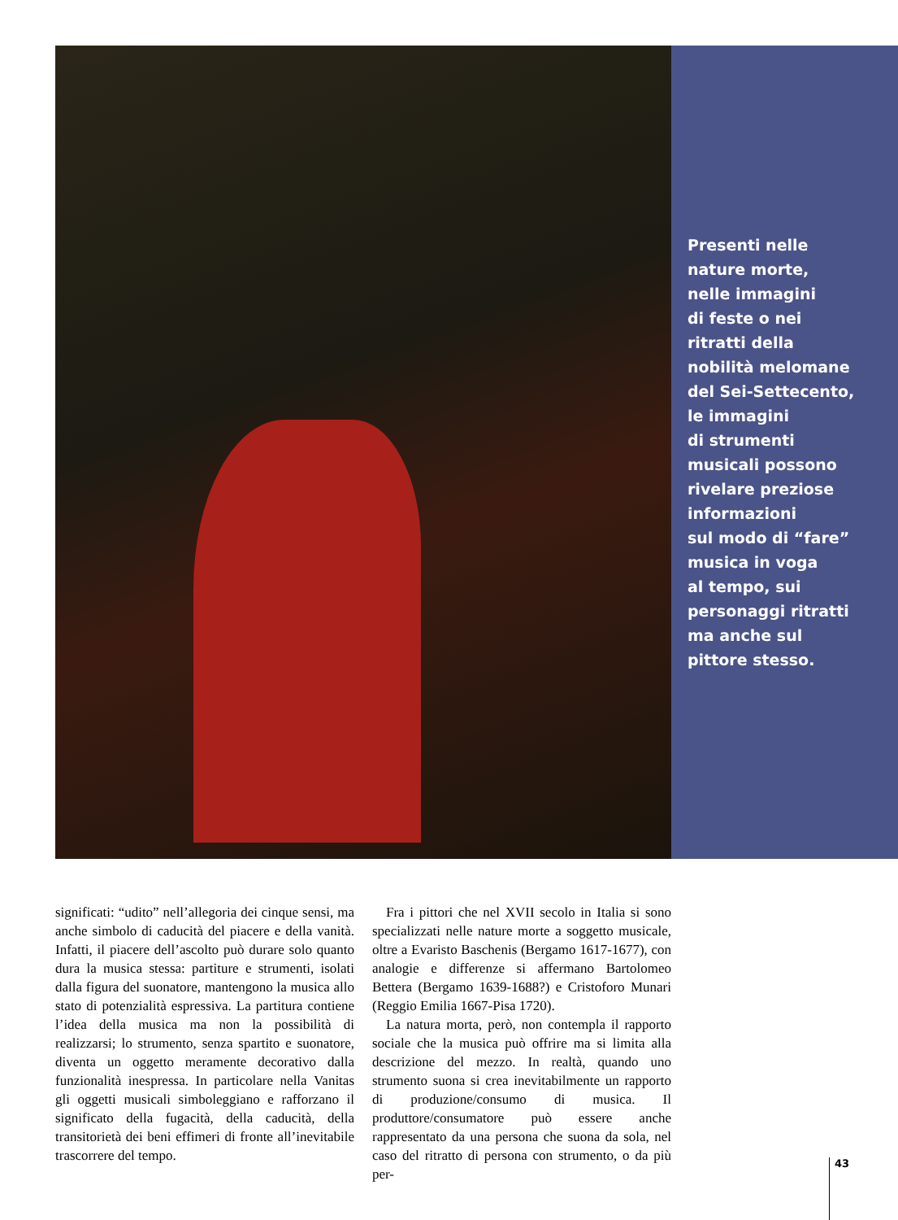Presenti nelle
nature morte,
nelle immagini
di feste o nei
ritratti della
nobilità melomane
del Sei-Settecento,
le immagini
di strumenti
musicali possono
rivelare preziose
informazioni
sul modo di “fare”
musica in voga
al tempo, sui
personaggi ritratti
ma anche sul
pittore stesso.
significati: “udito” nell’allegoria dei cinque sensi, ma anche simbolo di caducità del piacere e della vanità. Infatti, il piacere dell’ascolto può durare solo quanto dura la musica stessa: partiture e strumenti, isolati dalla figura del suonatore, mantengono la musica allo stato di potenzialità espressiva. La partitura contiene l’idea della musica ma non la possibilità di realizzarsi; lo strumento, senza spartito e suonatore, diventa un oggetto meramente decorativo dalla funzionalità inespressa. In particolare nella Vanitas gli oggetti musicali simboleggiano e rafforzano il significato della fugacità, della caducità, della transitorietà dei beni effimeri di fronte all’inevitabile trascorrere del tempo.
 Fra i pittori che nel XVII secolo in Italia si sono specializzati nelle nature morte a soggetto musicale, oltre a Evaristo Baschenis (Bergamo 1617-1677), con analogie e differenze si affermano Bartolomeo Bettera (Bergamo 1639-1688?) e Cristoforo Munari (Reggio Emilia 1667-Pisa 1720).
 La natura morta, però, non contempla il rapporto sociale che la musica può offrire ma si limita alla descrizione del mezzo. In realtà, quando uno strumento suona si crea inevitabilmente un rapporto di produzione/consumo di musica. Il produttore/consumatore può essere anche rappresentato da una persona che suona da sola, nel caso del ritratto di persona con strumento, o da più per-
43